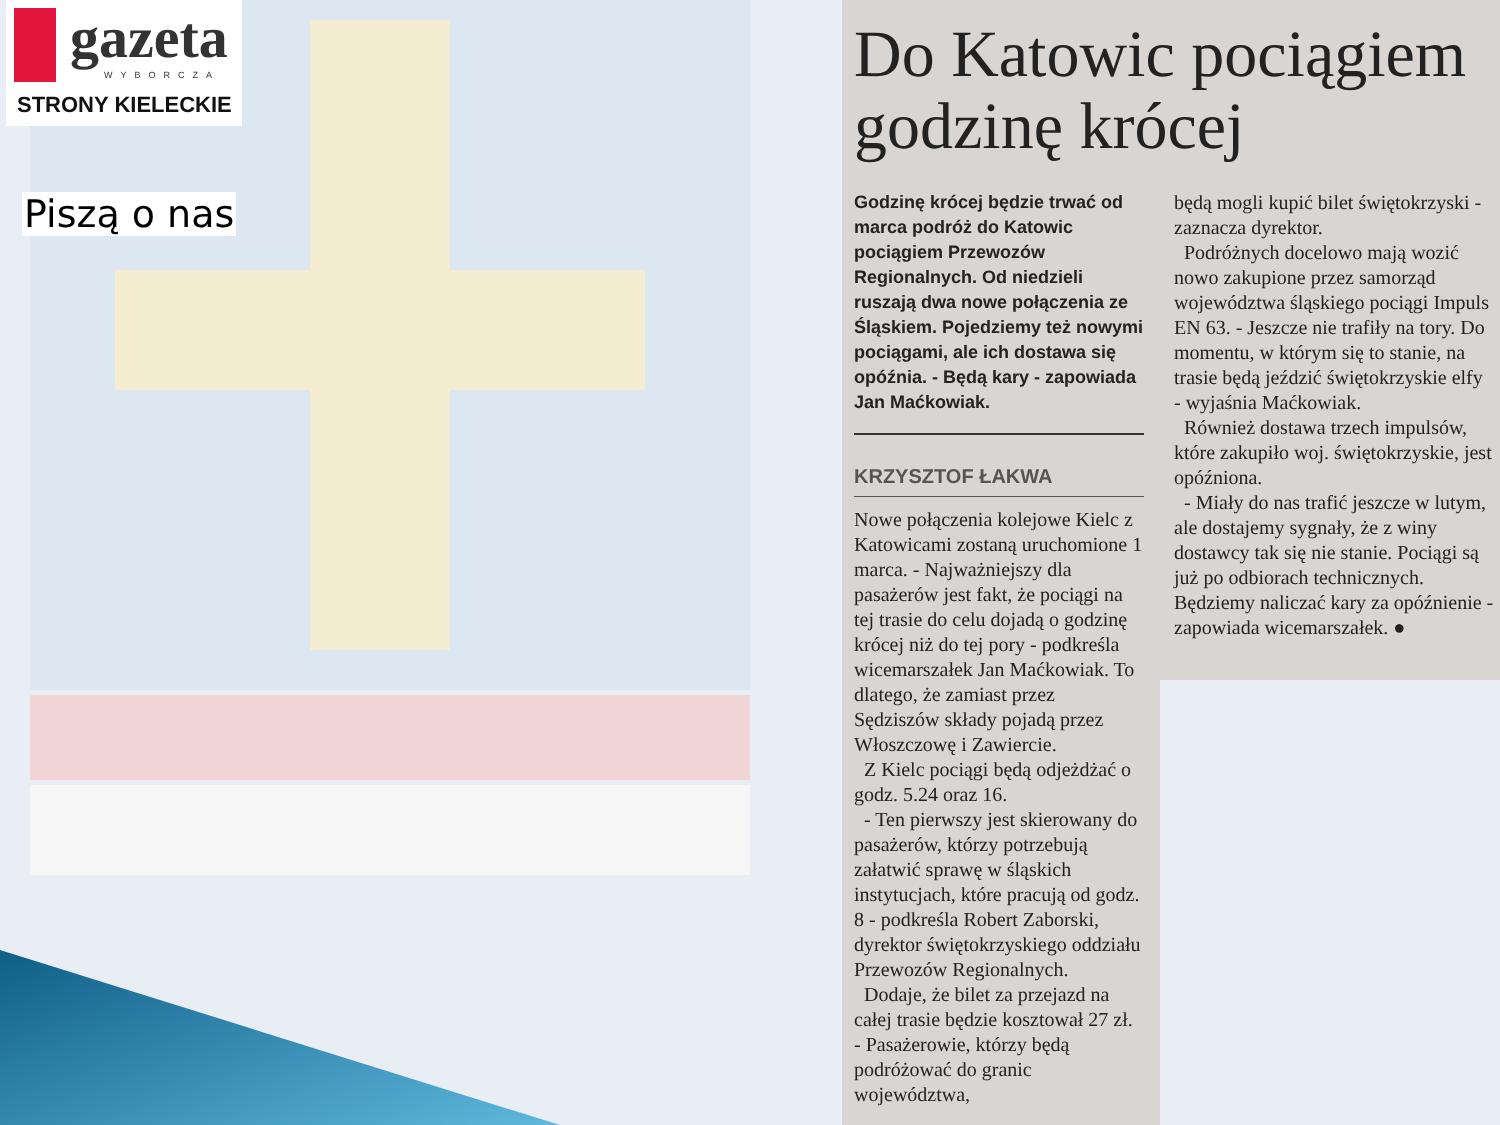gazeta
WYBORCZA
STRONY KIELECKIE
Piszą o nas
Do Katowic pociągiem godzinę krócej
Godzinę krócej będzie trwać od marca podróż do Katowic pociągiem Przewozów Regionalnych. Od niedzieli ruszają dwa nowe połączenia ze Śląskiem. Pojedziemy też nowymi pociągami, ale ich dostawa się opóźnia. - Będą kary - zapowiada Jan Maćkowiak.
KRZYSZTOF ŁAKWA
Nowe połączenia kolejowe Kielc z Katowicami zostaną uruchomione 1 marca. - Najważniejszy dla pasażerów jest fakt, że pociągi na tej trasie do celu dojadą o godzinę krócej niż do tej pory - podkreśla wicemarszałek Jan Maćkowiak. To dlatego, że zamiast przez Sędziszów składy pojadą przez Włoszczowę i Zawiercie.
Z Kielc pociągi będą odjeżdżać o godz. 5.24 oraz 16.
- Ten pierwszy jest skierowany do pasażerów, którzy potrzebują załatwić sprawę w śląskich instytucjach, które pracują od godz. 8 - podkreśla Robert Zaborski, dyrektor świętokrzyskiego oddziału Przewozów Regionalnych.
Dodaje, że bilet za przejazd na całej trasie będzie kosztował 27 zł. - Pasażerowie, którzy będą podróżować do granic województwa,
będą mogli kupić bilet świętokrzyski - zaznacza dyrektor.
Podróżnych docelowo mają wozić nowo zakupione przez samorząd województwa śląskiego pociągi Impuls EN 63. - Jeszcze nie trafiły na tory. Do momentu, w którym się to stanie, na trasie będą jeździć świętokrzyskie elfy - wyjaśnia Maćkowiak.
Również dostawa trzech impulsów, które zakupiło woj. świętokrzyskie, jest opóźniona.
- Miały do nas trafić jeszcze w lutym, ale dostajemy sygnały, że z winy dostawcy tak się nie stanie. Pociągi są już po odbiorach technicznych. Będziemy naliczać kary za opóźnienie - zapowiada wicemarszałek. ●